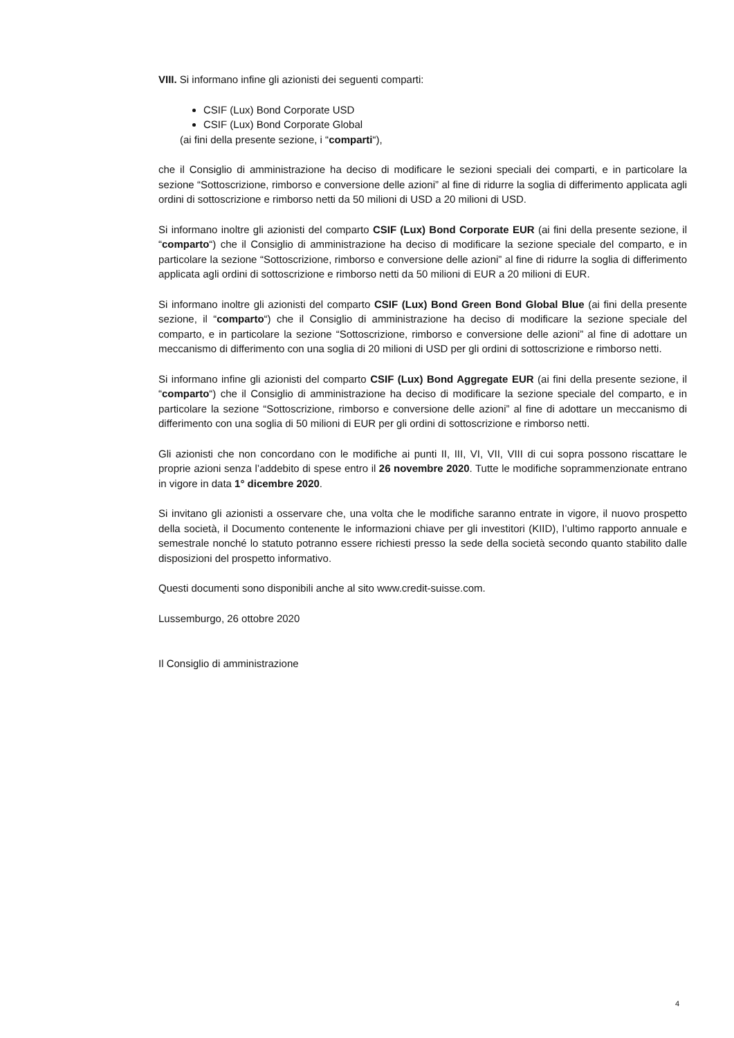VIII. Si informano infine gli azionisti dei seguenti comparti:
CSIF (Lux) Bond Corporate USD
CSIF (Lux) Bond Corporate Global
(ai fini della presente sezione, i “comparti“),
che il Consiglio di amministrazione ha deciso di modificare le sezioni speciali dei comparti, e in particolare la sezione “Sottoscrizione, rimborso e conversione delle azioni” al fine di ridurre la soglia di differimento applicata agli ordini di sottoscrizione e rimborso netti da 50 milioni di USD a 20 milioni di USD.
Si informano inoltre gli azionisti del comparto CSIF (Lux) Bond Corporate EUR (ai fini della presente sezione, il “comparto“) che il Consiglio di amministrazione ha deciso di modificare la sezione speciale del comparto, e in particolare la sezione “Sottoscrizione, rimborso e conversione delle azioni” al fine di ridurre la soglia di differimento applicata agli ordini di sottoscrizione e rimborso netti da 50 milioni di EUR a 20 milioni di EUR.
Si informano inoltre gli azionisti del comparto CSIF (Lux) Bond Green Bond Global Blue (ai fini della presente sezione, il “comparto“) che il Consiglio di amministrazione ha deciso di modificare la sezione speciale del comparto, e in particolare la sezione “Sottoscrizione, rimborso e conversione delle azioni” al fine di adottare un meccanismo di differimento con una soglia di 20 milioni di USD per gli ordini di sottoscrizione e rimborso netti.
Si informano infine gli azionisti del comparto CSIF (Lux) Bond Aggregate EUR (ai fini della presente sezione, il “comparto“) che il Consiglio di amministrazione ha deciso di modificare la sezione speciale del comparto, e in particolare la sezione “Sottoscrizione, rimborso e conversione delle azioni” al fine di adottare un meccanismo di differimento con una soglia di 50 milioni di EUR per gli ordini di sottoscrizione e rimborso netti.
Gli azionisti che non concordano con le modifiche ai punti II, III, VI, VII, VIII di cui sopra possono riscattare le proprie azioni senza l’addebito di spese entro il 26 novembre 2020. Tutte le modifiche soprammenzionate entrano in vigore in data 1° dicembre 2020.
Si invitano gli azionisti a osservare che, una volta che le modifiche saranno entrate in vigore, il nuovo prospetto della società, il Documento contenente le informazioni chiave per gli investitori (KIID), l’ultimo rapporto annuale e semestrale nonché lo statuto potranno essere richiesti presso la sede della società secondo quanto stabilito dalle disposizioni del prospetto informativo.
Questi documenti sono disponibili anche al sito www.credit-suisse.com.
Lussemburgo, 26 ottobre 2020
Il Consiglio di amministrazione
4